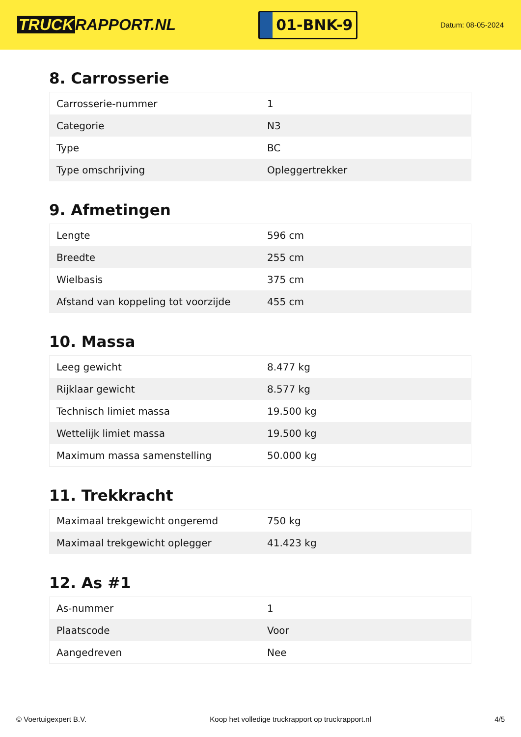TRUCK RAPPORT.NL
01-BNK-9
Datum: 08-05-2024
8. Carrosserie
| Carrosserie-nummer | 1 |
| Categorie | N3 |
| Type | BC |
| Type omschrijving | Opleggertrekker |
9. Afmetingen
| Lengte | 596 cm |
| Breedte | 255 cm |
| Wielbasis | 375 cm |
| Afstand van koppeling tot voorzijde | 455 cm |
10. Massa
| Leeg gewicht | 8.477 kg |
| Rijklaar gewicht | 8.577 kg |
| Technisch limiet massa | 19.500 kg |
| Wettelijk limiet massa | 19.500 kg |
| Maximum massa samenstelling | 50.000 kg |
11. Trekkracht
| Maximaal trekgewicht ongeremd | 750 kg |
| Maximaal trekgewicht oplegger | 41.423 kg |
12. As #1
| As-nummer | 1 |
| Plaatscode | Voor |
| Aangedreven | Nee |
© Voertuigexpert B.V. Koop het volledige truckrapport op truckrapport.nl 4/5